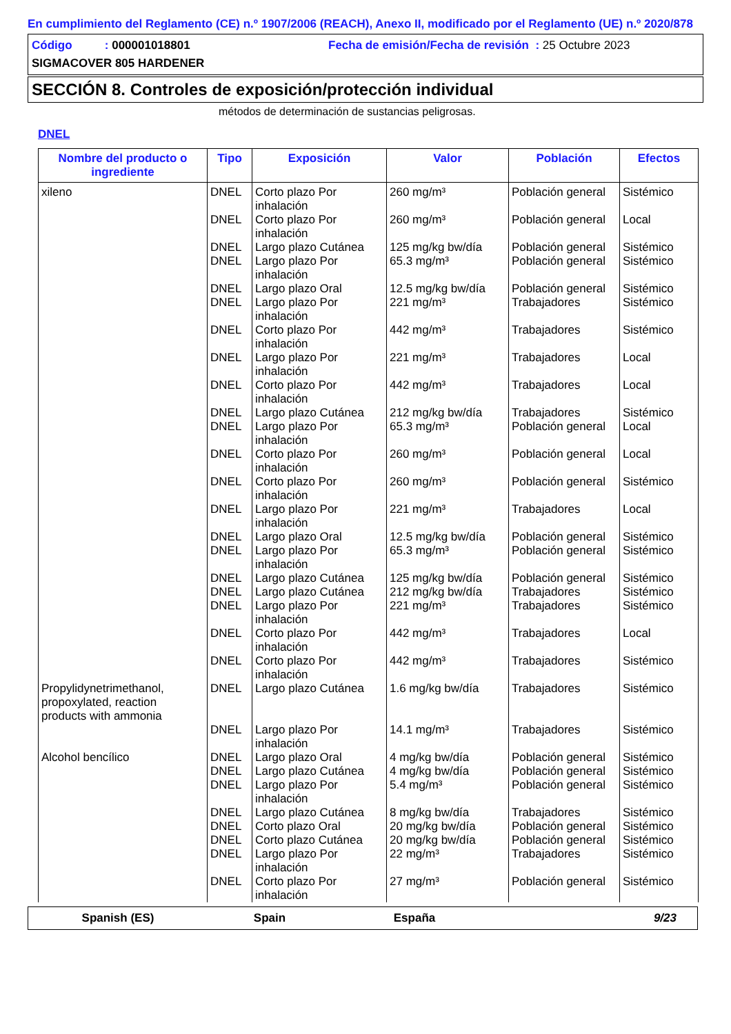En cumplimiento del Reglamento (CE) n.º 1907/2006 (REACH), Anexo II, modificado por el Reglamento (UE) n.º 2020/878
Código : 000001018801 Fecha de emisión/Fecha de revisión : 25 Octubre 2023
SIGMACOVER 805 HARDENER
SECCIÓN 8. Controles de exposición/protección individual
métodos de determinación de sustancias peligrosas.
DNEL
| Nombre del producto o ingrediente | Tipo | Exposición | Valor | Población | Efectos |
| --- | --- | --- | --- | --- | --- |
| xileno | DNEL | Corto plazo Por inhalación | 260 mg/m³ | Población general | Sistémico |
| | DNEL | Corto plazo Por inhalación | 260 mg/m³ | Población general | Local |
| | DNEL | Largo plazo Cutánea | 125 mg/kg bw/día | Población general | Sistémico |
| | DNEL | Largo plazo Por inhalación | 65.3 mg/m³ | Población general | Sistémico |
| | DNEL | Largo plazo Oral | 12.5 mg/kg bw/día | Población general | Sistémico |
| | DNEL | Largo plazo Por inhalación | 221 mg/m³ | Trabajadores | Sistémico |
| | DNEL | Corto plazo Por inhalación | 442 mg/m³ | Trabajadores | Sistémico |
| | DNEL | Largo plazo Por inhalación | 221 mg/m³ | Trabajadores | Local |
| | DNEL | Corto plazo Por inhalación | 442 mg/m³ | Trabajadores | Local |
| | DNEL | Largo plazo Cutánea | 212 mg/kg bw/día | Trabajadores | Sistémico |
| | DNEL | Largo plazo Por inhalación | 65.3 mg/m³ | Población general | Local |
| | DNEL | Corto plazo Por inhalación | 260 mg/m³ | Población general | Local |
| | DNEL | Corto plazo Por inhalación | 260 mg/m³ | Población general | Sistémico |
| | DNEL | Largo plazo Por inhalación | 221 mg/m³ | Trabajadores | Local |
| | DNEL | Largo plazo Oral | 12.5 mg/kg bw/día | Población general | Sistémico |
| | DNEL | Largo plazo Por inhalación | 65.3 mg/m³ | Población general | Sistémico |
| | DNEL | Largo plazo Cutánea | 125 mg/kg bw/día | Población general | Sistémico |
| | DNEL | Largo plazo Cutánea | 212 mg/kg bw/día | Trabajadores | Sistémico |
| | DNEL | Largo plazo Por inhalación | 221 mg/m³ | Trabajadores | Sistémico |
| | DNEL | Corto plazo Por inhalación | 442 mg/m³ | Trabajadores | Local |
| | DNEL | Corto plazo Por inhalación | 442 mg/m³ | Trabajadores | Sistémico |
| Propylidynetrimethanol, propoxylated, reaction products with ammonia | DNEL | Largo plazo Cutánea | 1.6 mg/kg bw/día | Trabajadores | Sistémico |
| | DNEL | Largo plazo Por inhalación | 14.1 mg/m³ | Trabajadores | Sistémico |
| Alcohol bencílico | DNEL | Largo plazo Oral | 4 mg/kg bw/día | Población general | Sistémico |
| | DNEL | Largo plazo Cutánea | 4 mg/kg bw/día | Población general | Sistémico |
| | DNEL | Largo plazo Por inhalación | 5.4 mg/m³ | Población general | Sistémico |
| | DNEL | Largo plazo Cutánea | 8 mg/kg bw/día | Trabajadores | Sistémico |
| | DNEL | Corto plazo Oral | 20 mg/kg bw/día | Población general | Sistémico |
| | DNEL | Corto plazo Cutánea | 20 mg/kg bw/día | Población general | Sistémico |
| | DNEL | Largo plazo Por inhalación | 22 mg/m³ | Trabajadores | Sistémico |
| | DNEL | Corto plazo Por inhalación | 27 mg/m³ | Población general | Sistémico |
Spanish (ES) Spain España 9/23